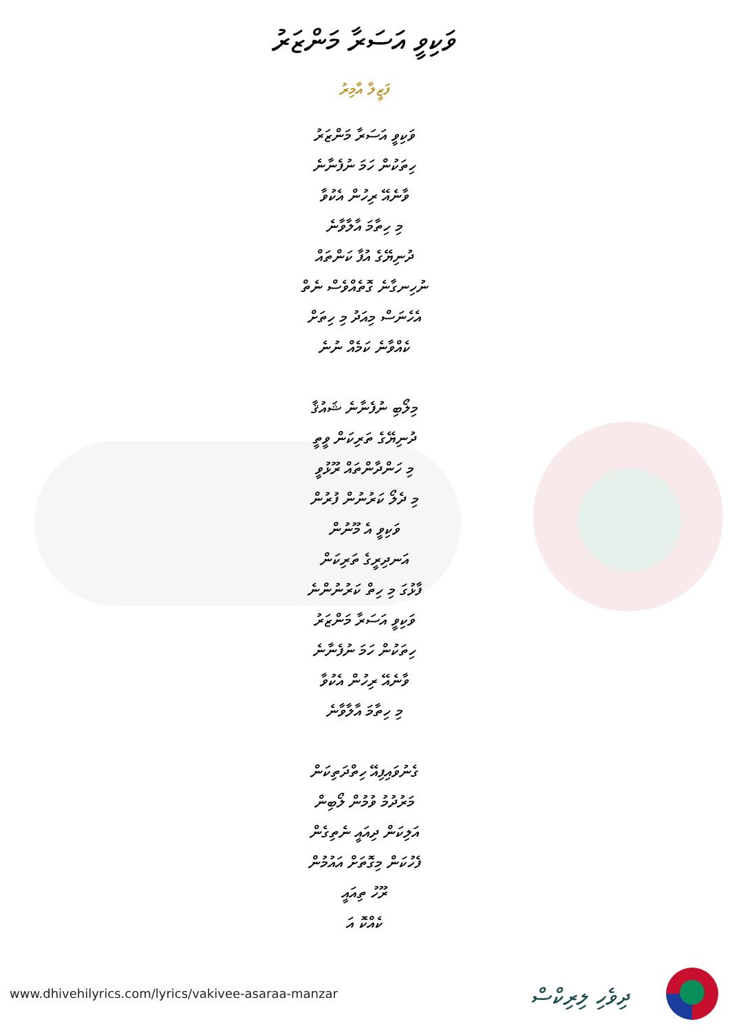ވަކިވީ އަސަރާ މަންޒަރު
ފަޒީލާ އާމިރު
ވަކިވީ އަސަރާ މަންޒަރު
ހިތަކުން ހަމަ ނުފެނާނެ
ވާނެއޭ ރިހުން އެކުވާ
މި ހިތާމަ އާލާވާނެ
ދުނިޔޭގެ އުފާ ކަންތައް
ނުހިނގާނެ ގޮތެއްވެސް ނެތް
އެހެނަސް މިއަދު މި ހިތަށް
ކެއްވާނެ ކަމެއް ނުނެ
މިލޯބި ނުފެނާނެ ޝައުޤާ
ދުނިޔޭގެ ތަރިކަން ވީތީ
މި ހަންދާންތައް ރޫޅުވީ
މި ދެލޯ ކަރުނުން ފުރުން
ވަކިވީ އެ މޫނުން
އަނދިރީގެ ތަރިކަން
ފާޅުގަ މި ހިތް ކަރުނުންނެ
ވަކިވީ އަސަރާ މަންޒަރު
ހިތަކުން ހަމަ ނުފެނާނެ
ވާނެއޭ ރިހުން އެކުވާ
މި ހިތާމަ އާލާވާނެ
ގެނުވައިފިއޭ ހިތްދަތިކަން
މަރުދުމު ވުމުން ލޯބިން
އަލިކަން ދިއައީ ނެތިގެން
ފެހުކަން މިގޮތަށް އައުމުން
ރޫހު ތިއައީ
ކެއްކޮ އަ
www.dhivehilyrics.com/lyrics/vakivee-asaraa-manzar
ދިވެހި ލިރިކްސް